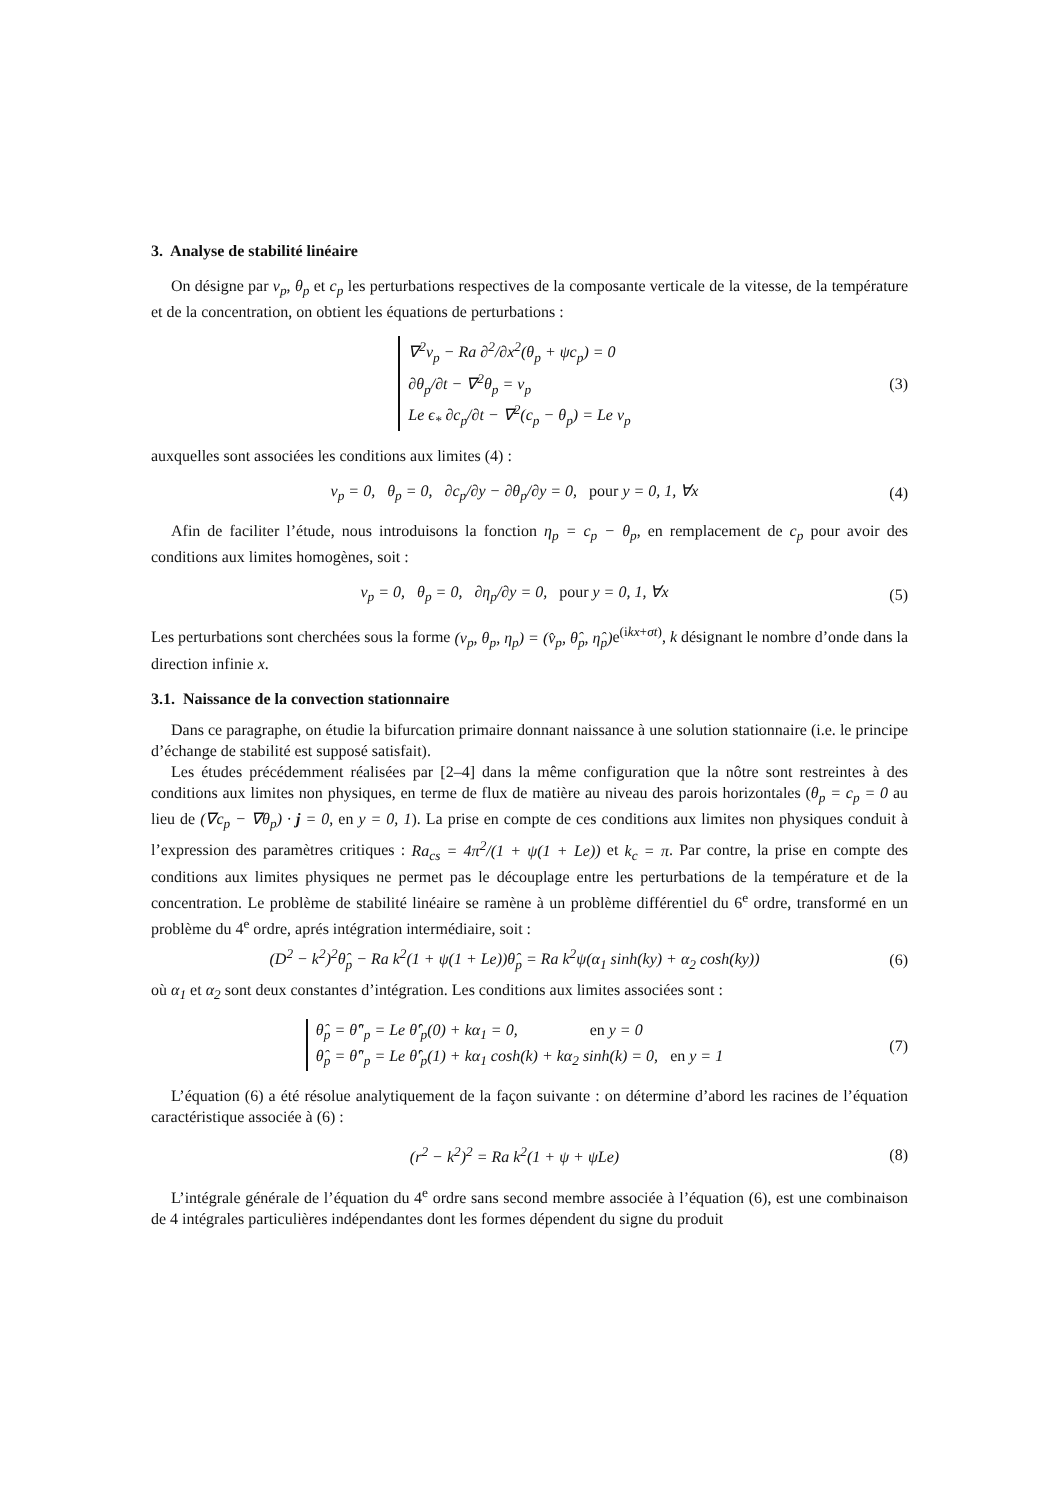3. Analyse de stabilité linéaire
On désigne par v<sub>p</sub>, θ<sub>p</sub> et c<sub>p</sub> les perturbations respectives de la composante verticale de la vitesse, de la température et de la concentration, on obtient les équations de perturbations :
∇<sup>2</sup>v<sub>p</sub> − Ra ∂<sup>2</sup>/∂x<sup>2</sup>(θ<sub>p</sub> + ψc<sub>p</sub>) = 0
∂θ<sub>p</sub>/∂t − ∇<sup>2</sup>θ<sub>p</sub> = v<sub>p</sub>
Le ϵ<sub>*</sub> ∂c<sub>p</sub>/∂t − ∇<sup>2</sup>(c<sub>p</sub> − θ<sub>p</sub>) = Le v<sub>p</sub>
(3)
auxquelles sont associées les conditions aux limites (4) :
v<sub>p</sub> = 0, θ<sub>p</sub> = 0, ∂c<sub>p</sub>/∂y − ∂θ<sub>p</sub>/∂y = 0, pour y = 0, 1, ∀x
(4)
Afin de faciliter l’étude, nous introduisons la fonction η<sub>p</sub> = c<sub>p</sub> − θ<sub>p</sub>, en remplacement de c<sub>p</sub> pour avoir des conditions aux limites homogènes, soit :
v<sub>p</sub> = 0, θ<sub>p</sub> = 0, ∂η<sub>p</sub>/∂y = 0, pour y = 0, 1, ∀x
(5)
Les perturbations sont cherchées sous la forme (v<sub>p</sub>, θ<sub>p</sub>, η<sub>p</sub>) = (v̂<sub>p</sub>, θ̂<sub>p</sub>, η̂<sub>p</sub>) e<sup>(ikx+σt)</sup>, k désignant le nombre d’onde dans la direction infinie x.
3.1. Naissance de la convection stationnaire
Dans ce paragraphe, on étudie la bifurcation primaire donnant naissance à une solution stationnaire (i.e. le principe d’échange de stabilité est supposé satisfait).
Les études précédemment réalisées par [2–4] dans la même configuration que la nôtre sont restreintes à des conditions aux limites non physiques, en terme de flux de matière au niveau des parois horizontales (θ<sub>p</sub> = c<sub>p</sub> = 0 au lieu de (∇c<sub>p</sub> − ∇θ<sub>p</sub>) · j = 0, en y = 0, 1). La prise en compte de ces conditions aux limites non physiques conduit à l’expression des paramètres critiques : Ra<sub>cs</sub> = 4π<sup>2</sup>/(1 + ψ(1 + Le)) et k<sub>c</sub> = π. Par contre, la prise en compte des conditions aux limites physiques ne permet pas le découplage entre les perturbations de la température et de la concentration. Le problème de stabilité linéaire se ramène à un problème différentiel du 6<sup>e</sup> ordre, transformé en un problème du 4<sup>e</sup> ordre, aprés intégration intermédiaire, soit :
(D<sup>2</sup> − k<sup>2</sup>)<sup>2</sup>θ̂<sub>p</sub> − Ra k<sup>2</sup>(1 + ψ(1 + Le))θ̂<sub>p</sub> = Ra k<sup>2</sup>ψ(α<sub>1</sub> sinh(ky) + α<sub>2</sub> cosh(ky))
(6)
où α<sub>1</sub> et α<sub>2</sub> sont deux constantes d’intégration. Les conditions aux limites associées sont :
θ̂<sub>p</sub> = θ̂″<sub>p</sub> = Le θ̂′<sub>p</sub>(0) + kα<sub>1</sub> = 0, en y = 0
θ̂<sub>p</sub> = θ̂″<sub>p</sub> = Le θ̂′<sub>p</sub>(1) + kα<sub>1</sub> cosh(k) + kα<sub>2</sub> sinh(k) = 0, en y = 1
(7)
L’équation (6) a été résolue analytiquement de la façon suivante : on détermine d’abord les racines de l’équation caractéristique associée à (6) :
(r<sup>2</sup> − k<sup>2</sup>)<sup>2</sup> = Ra k<sup>2</sup>(1 + ψ + ψLe)
(8)
L’intégrale générale de l’équation du 4<sup>e</sup> ordre sans second membre associée à l’équation (6), est une combinaison de 4 intégrales particulières indépendantes dont les formes dépendent du signe du produit